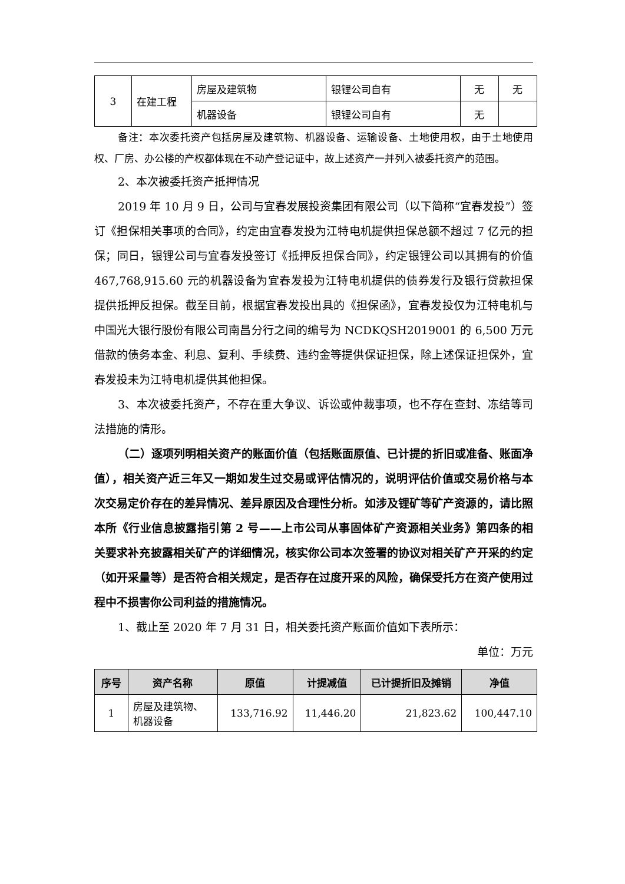| 3 | 在建工程 | 房屋及建筑物 | 银锂公司自有 | 无 | 无 |
| | | 机器设备 | 银锂公司自有 | 无 | |
备注：本次委托资产包括房屋及建筑物、机器设备、运输设备、土地使用权，由于土地使用权、厂房、办公楼的产权都体现在不动产登记证中，故上述资产一并列入被委托资产的范围。
2、本次被委托资产抵押情况
2019 年 10 月 9 日，公司与宜春发展投资集团有限公司（以下简称“宜春发投”）签订《担保相关事项的合同》，约定由宜春发投为江特电机提供担保总额不超过 7 亿元的担保；同日，银锂公司与宜春发投签订《抵押反担保合同》，约定银锂公司以其拥有的价值 467,768,915.60 元的机器设备为宜春发投为江特电机提供的债券发行及银行贷款担保提供抵押反担保。截至目前，根据宜春发投出具的《担保函》，宜春发投仅为江特电机与中国光大银行股份有限公司南昌分行之间的编号为 NCDKQSH2019001 的 6,500 万元借款的债务本金、利息、复利、手续费、违约金等提供保证担保，除上述保证担保外，宜春发投未为江特电机提供其他担保。
3、本次被委托资产，不存在重大争议、诉讼或仲裁事项，也不存在查封、冻结等司法措施的情形。
（二）逐项列明相关资产的账面价值（包括账面原值、已计提的折旧或准备、账面净值），相关资产近三年又一期如发生过交易或评估情况的，说明评估价值或交易价格与本次交易定价存在的差异情况、差异原因及合理性分析。如涉及锂矿等矿产资源的，请比照本所《行业信息披露指引第 2 号——上市公司从事固体矿产资源相关业务》第四条的相关要求补充披露相关矿产的详细情况，核实你公司本次签署的协议对相关矿产开采的约定（如开采量等）是否符合相关规定，是否存在过度开采的风险，确保受托方在资产使用过程中不损害你公司利益的措施情况。
1、截止至 2020 年 7 月 31 日，相关委托资产账面价值如下表所示：
单位：万元
| 序号 | 资产名称 | 原值 | 计提减值 | 已计提折旧及摊销 | 净值 |
| --- | --- | --- | --- | --- | --- |
| 1 | 房屋及建筑物、 机器设备 | 133,716.92 | 11,446.20 | 21,823.62 | 100,447.10 |